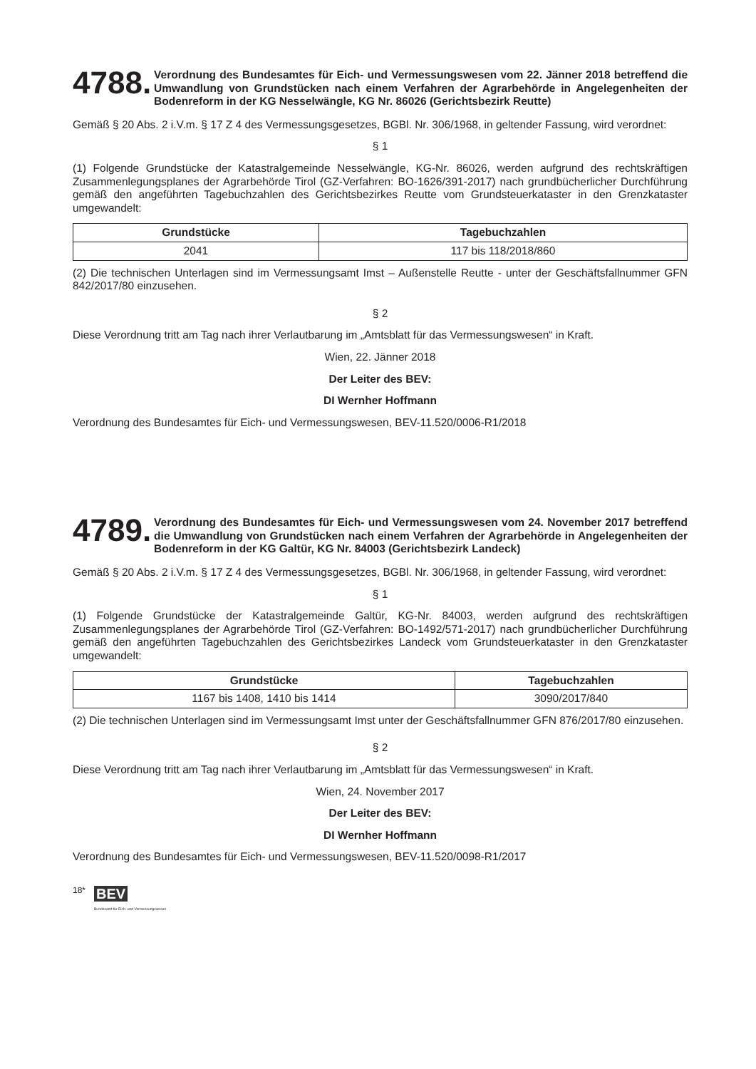4788. Verordnung des Bundesamtes für Eich- und Vermessungswesen vom 22. Jänner 2018 betreffend die Umwandlung von Grundstücken nach einem Verfahren der Agrarbehörde in Angelegenheiten der Bodenreform in der KG Nesselwängle, KG Nr. 86026 (Gerichtsbezirk Reutte)
Gemäß § 20 Abs. 2 i.V.m. § 17 Z 4 des Vermessungsgesetzes, BGBl. Nr. 306/1968, in geltender Fassung, wird verordnet:
§ 1
(1) Folgende Grundstücke der Katastralgemeinde Nesselwängle, KG-Nr. 86026, werden aufgrund des rechtskräftigen Zusammenlegungsplanes der Agrarbehörde Tirol (GZ-Verfahren: BO-1626/391-2017) nach grundbücherlicher Durchführung gemäß den angeführten Tagebuchzahlen des Gerichtsbezirkes Reutte vom Grundsteuerkataster in den Grenzkataster umgewandelt:
| Grundstücke | Tagebuchzahlen |
| --- | --- |
| 2041 | 117 bis 118/2018/860 |
(2) Die technischen Unterlagen sind im Vermessungsamt Imst – Außenstelle Reutte - unter der Geschäftsfallnummer GFN 842/2017/80 einzusehen.
§ 2
Diese Verordnung tritt am Tag nach ihrer Verlautbarung im „Amtsblatt für das Vermessungswesen“ in Kraft.
Wien, 22. Jänner 2018
Der Leiter des BEV:
DI Wernher Hoffmann
Verordnung des Bundesamtes für Eich- und Vermessungswesen, BEV-11.520/0006-R1/2018
4789. Verordnung des Bundesamtes für Eich- und Vermessungswesen vom 24. November 2017 betreffend die Umwandlung von Grundstücken nach einem Verfahren der Agrarbehörde in Angelegenheiten der Bodenreform in der KG Galtür, KG Nr. 84003 (Gerichtsbezirk Landeck)
Gemäß § 20 Abs. 2 i.V.m. § 17 Z 4 des Vermessungsgesetzes, BGBl. Nr. 306/1968, in geltender Fassung, wird verordnet:
§ 1
(1) Folgende Grundstücke der Katastralgemeinde Galtür, KG-Nr. 84003, werden aufgrund des rechtskräftigen Zusammenlegungsplanes der Agrarbehörde Tirol (GZ-Verfahren: BO-1492/571-2017) nach grundbücherlicher Durchführung gemäß den angeführten Tagebuchzahlen des Gerichtsbezirkes Landeck vom Grundsteuerkataster in den Grenzkataster umgewandelt:
| Grundstücke | Tagebuchzahlen |
| --- | --- |
| 1167 bis 1408, 1410 bis 1414 | 3090/2017/840 |
(2) Die technischen Unterlagen sind im Vermessungsamt Imst unter der Geschäftsfallnummer GFN 876/2017/80 einzusehen.
§ 2
Diese Verordnung tritt am Tag nach ihrer Verlautbarung im „Amtsblatt für das Vermessungswesen“ in Kraft.
Wien, 24. November 2017
Der Leiter des BEV:
DI Wernher Hoffmann
Verordnung des Bundesamtes für Eich- und Vermessungswesen, BEV-11.520/0098-R1/2017
18* BEV
Bundesamt für Eich- und Vermessungswesen